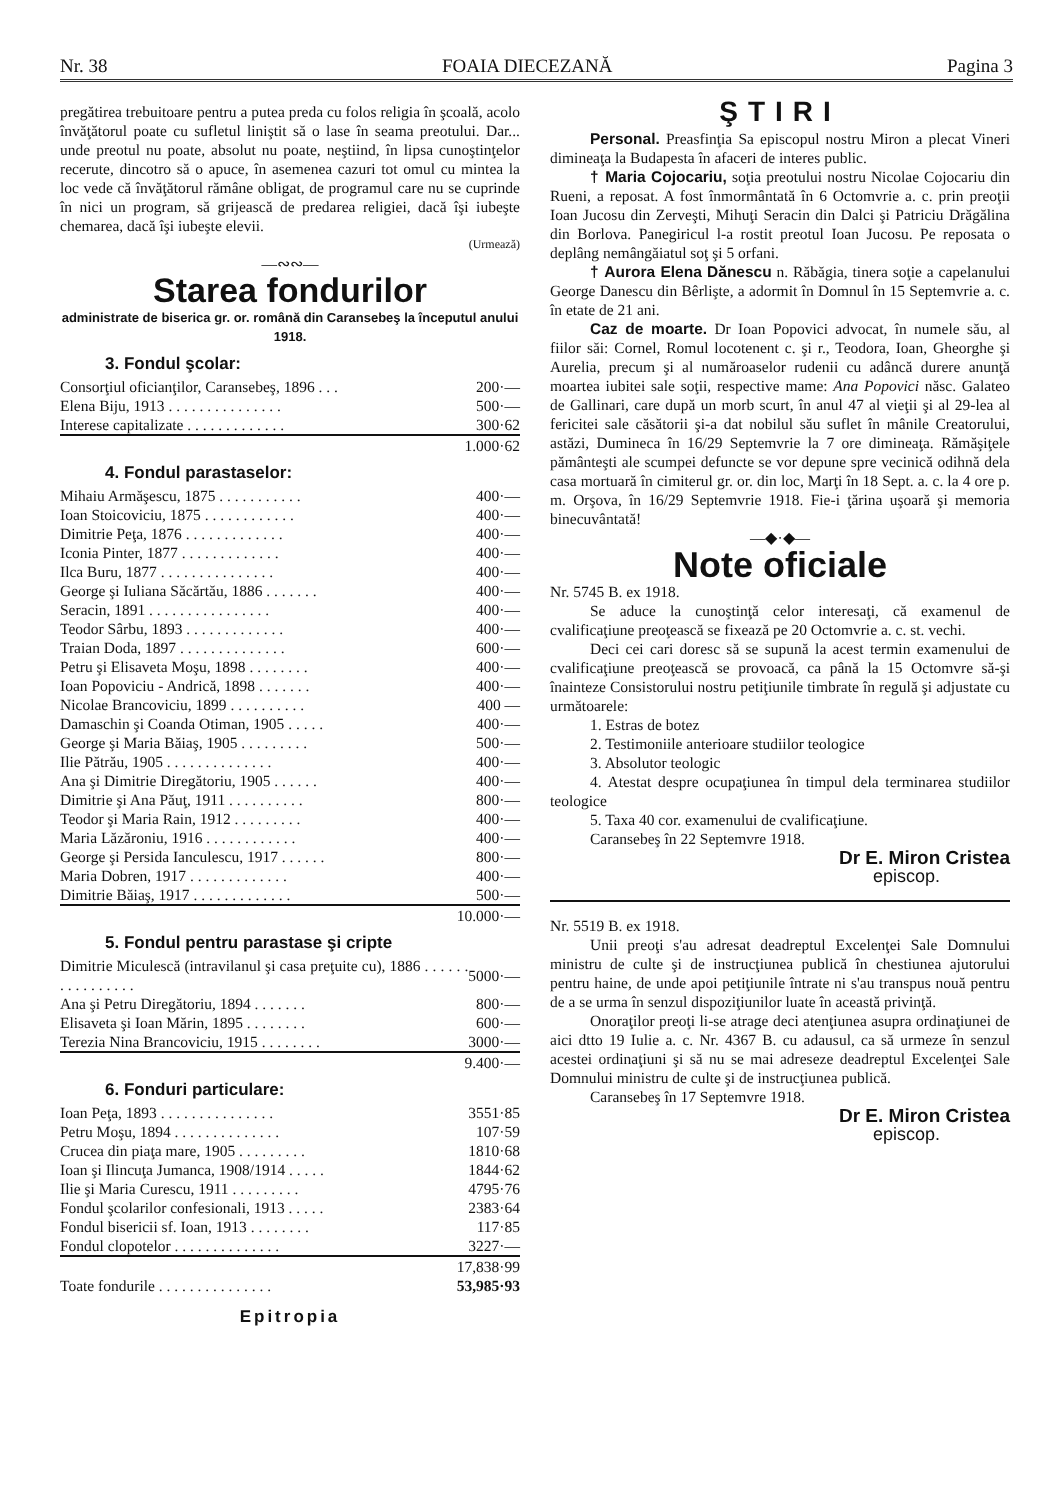Nr. 38 FOAIA DIECEZANĂ Pagina 3
pregătirea trebuitoare pentru a putea preda cu folos religia în şcoală, acolo învăţătorul poate cu sufletul liniştit să o lase în seama preotului. Dar... unde preotul nu poate, absolut nu poate, neştiind, în lipsa cunoştinţelor recerute, dincotro să o apuce, în asemenea cazuri tot omul cu mintea la loc vede că învăţătorul rămâne obligat, de programul care nu se cuprinde în nici un program, să grijească de predarea religiei, dacă îşi iubeşte chemarea, dacă îşi iubeşte elevii.
(Urmează)
—∾∾—
Starea fondurilor
administrate de biserica gr. or. română din Caransebeş la începutul anului 1918.
3. Fondul şcolar:
| Consorţiul oficianţilor, Caransebeş, 1896 . . . | 200·— |
| Elena Biju, 1913 . . . . . . . . . . . . . . . | 500·— |
| Interese capitalizate . . . . . . . . . . . . . | 300·62 |
| 1.000·62 | |
4. Fondul parastaselor:
| Mihaiu Armăşescu, 1875 . . . . . . . . . . . | 400·— |
| Ioan Stoicoviciu, 1875 . . . . . . . . . . . . | 400·— |
| Dimitrie Peţa, 1876 . . . . . . . . . . . . . | 400·— |
| Iconia Pinter, 1877 . . . . . . . . . . . . . | 400·— |
| Ilca Buru, 1877 . . . . . . . . . . . . . . . | 400·— |
| George şi Iuliana Săcărtău, 1886 . . . . . . . | 400·— |
| Seracin, 1891 . . . . . . . . . . . . . . . . | 400·— |
| Teodor Sârbu, 1893 . . . . . . . . . . . . . | 400·— |
| Traian Doda, 1897 . . . . . . . . . . . . . . | 600·— |
| Petru şi Elisaveta Moşu, 1898 . . . . . . . . | 400·— |
| Ioan Popoviciu - Andrică, 1898 . . . . . . . | 400·— |
| Nicolae Brancoviciu, 1899 . . . . . . . . . . | 400 — |
| Damaschin şi Coanda Otiman, 1905 . . . . . | 400·— |
| George şi Maria Băiaş, 1905 . . . . . . . . . | 500·— |
| Ilie Pătrău, 1905 . . . . . . . . . . . . . . | 400·— |
| Ana şi Dimitrie Diregătoriu, 1905 . . . . . . | 400·— |
| Dimitrie şi Ana Păuţ, 1911 . . . . . . . . . . | 800·— |
| Teodor şi Maria Rain, 1912 . . . . . . . . . | 400·— |
| Maria Lăzăroniu, 1916 . . . . . . . . . . . . | 400·— |
| George şi Persida Ianculescu, 1917 . . . . . . | 800·— |
| Maria Dobren, 1917 . . . . . . . . . . . . . | 400·— |
| Dimitrie Băiaş, 1917 . . . . . . . . . . . . . | 500·— |
| 10.000·— | |
5. Fondul pentru parastase şi cripte
| Dimitrie Miculescă (intravilanul şi casa preţuite cu), 1886 . . . . . . . . . . . . . . . . | 5000·— |
| Ana şi Petru Diregătoriu, 1894 . . . . . . . | 800·— |
| Elisaveta şi Ioan Mărin, 1895 . . . . . . . . | 600·— |
| Terezia Nina Brancoviciu, 1915 . . . . . . . . | 3000·— |
| 9.400·— | |
6. Fonduri particulare:
| Ioan Peţa, 1893 . . . . . . . . . . . . . . . | 3551·85 |
| Petru Moşu, 1894 . . . . . . . . . . . . . . | 107·59 |
| Crucea din piaţa mare, 1905 . . . . . . . . . | 1810·68 |
| Ioan şi Ilincuţa Jumanca, 1908/1914 . . . . . | 1844·62 |
| Ilie şi Maria Curescu, 1911 . . . . . . . . . | 4795·76 |
| Fondul şcolarilor confesionali, 1913 . . . . . | 2383·64 |
| Fondul bisericii sf. Ioan, 1913 . . . . . . . . | 117·85 |
| Fondul clopotelor . . . . . . . . . . . . . . | 3227·— |
| 17,838·99 | |
| Toate fondurile . . . . . . . . . . . . . . . | 53,985·93 |
Epitropia
ŞTIRI
Personal. Preasfinţia Sa episcopul nostru Miron a plecat Vineri dimineaţa la Budapesta în afaceri de interes public.
† Maria Cojocariu, soţia preotului nostru Nicolae Cojocariu din Rueni, a reposat. A fost înmormântată în 6 Octomvrie a. c. prin preoţii Ioan Jucosu din Zerveşti, Mihuţi Seracin din Dalci şi Patriciu Drăgălina din Borlova. Panegiricul l-a rostit preotul Ioan Jucosu. Pe reposata o deplâng nemângăiatul soţ şi 5 orfani.
† Aurora Elena Dănescu n. Răbăgia, tinera soţie a capelanului George Danescu din Bêrlişte, a adormit în Domnul în 15 Septemvrie a. c. în etate de 21 ani.
Caz de moarte. Dr Ioan Popovici advocat, în numele său, al fiilor săi: Cornel, Romul locotenent c. şi r., Teodora, Ioan, Gheorghe şi Aurelia, precum şi al număroaselor rudenii cu adâncă durere anunţă moartea iubitei sale soţii, respective mame: Ana Popovici născ. Galateo de Gallinari, care după un morb scurt, în anul 47 al vieţii şi al 29-lea al fericitei sale căsătorii şi-a dat nobilul său suflet în mânile Creatorului, astăzi, Dumineca în 16/29 Septemvrie la 7 ore dimineaţa. Rămăşiţele pământeşti ale scumpei defuncte se vor depune spre vecinică odihnă dela casa mortuară în cimiterul gr. or. din loc, Marţi în 18 Sept. a. c. la 4 ore p. m. Orşova, în 16/29 Septemvrie 1918. Fie-i ţărina uşoară şi memoria binecuvântată!
—◆·◆—
Note oficiale
Nr. 5745 B. ex 1918.
Se aduce la cunoştinţă celor interesaţi, că examenul de cvalificaţiune preoţească se fixează pe 20 Octomvrie a. c. st. vechi.
Deci cei cari doresc să se supună la acest termin examenului de cvalificaţiune preoţească se provoacă, ca până la 15 Octomvre să-şi înainteze Consistorului nostru petiţiunile timbrate în regulă şi adjustate cu următoarele:
1. Estras de botez
2. Testimoniile anterioare studiilor teologice
3. Absolutor teologic
4. Atestat despre ocupaţiunea în timpul dela terminarea studiilor teologice
5. Taxa 40 cor. examenului de cvalificaţiune.
Caransebeş în 22 Septemvre 1918.
Dr E. Miron Cristea
episcop.
Nr. 5519 B. ex 1918.
Unii preoţi s'au adresat deadreptul Excelenţei Sale Domnului ministru de culte şi de instrucţiunea publică în chestiunea ajutorului pentru haine, de unde apoi petiţiunile întrate ni s'au transpus nouă pentru de a se urma în senzul dispoziţiunilor luate în această privinţă.
Onoraţilor preoţi li-se atrage deci atenţiunea asupra ordinaţiunei de aici dtto 19 Iulie a. c. Nr. 4367 B. cu adausul, ca să urmeze în senzul acestei ordinaţiuni şi să nu se mai adreseze deadreptul Excelenţei Sale Domnului ministru de culte şi de instrucţiunea publică.
Caransebeş în 17 Septemvre 1918.
Dr E. Miron Cristea
episcop.